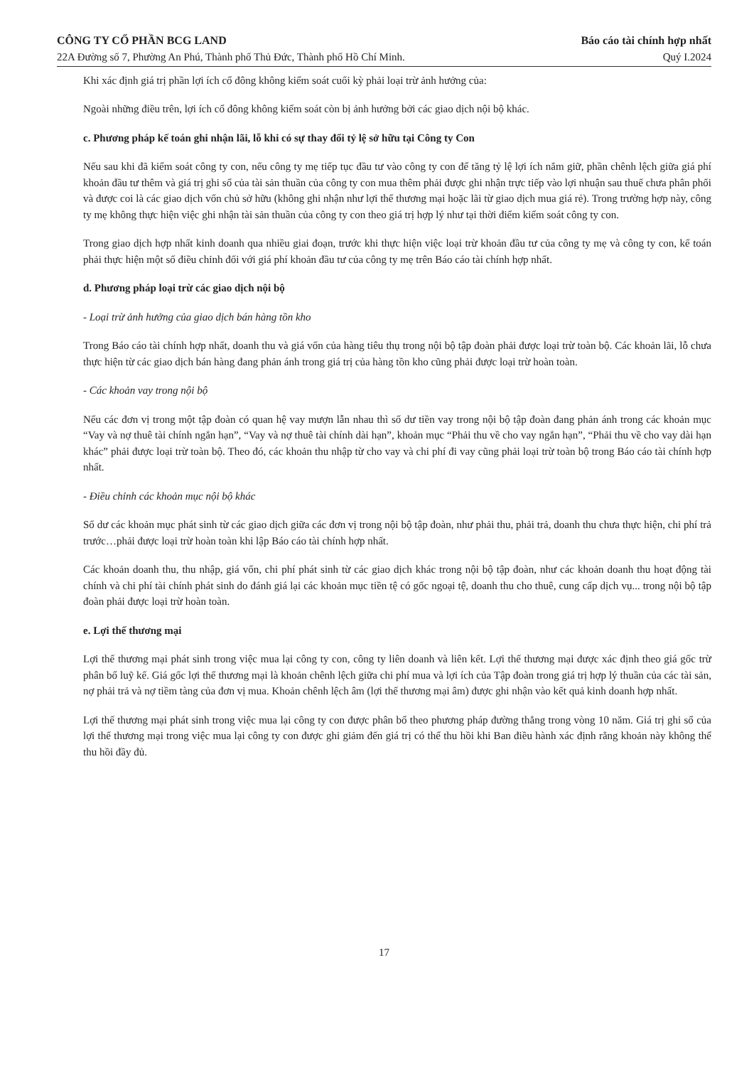CÔNG TY CỔ PHẦN BCG LAND
22A Đường số 7, Phường An Phú, Thành phố Thủ Đức, Thành phố Hồ Chí Minh.
Báo cáo tài chính hợp nhất
Quý I.2024
Khi xác định giá trị phần lợi ích cổ đông không kiểm soát cuối kỳ phải loại trừ ảnh hưởng của:
Ngoài những điều trên, lợi ích cổ đông không kiểm soát còn bị ảnh hưởng bởi các giao dịch nội bộ khác.
c. Phương pháp kế toán ghi nhận lãi, lỗ khi có sự thay đổi tỷ lệ sở hữu tại Công ty Con
Nếu sau khi đã kiểm soát công ty con, nếu công ty mẹ tiếp tục đầu tư vào công ty con để tăng tỷ lệ lợi ích nắm giữ, phần chênh lệch giữa giá phí khoản đầu tư thêm và giá trị ghi sổ của tài sản thuần của công ty con mua thêm phải được ghi nhận trực tiếp vào lợi nhuận sau thuế chưa phân phối và được coi là các giao dịch vốn chủ sở hữu (không ghi nhận như lợi thế thương mại hoặc lãi từ giao dịch mua giá rẻ). Trong trường hợp này, công ty mẹ không thực hiện việc ghi nhận tài sản thuần của công ty con theo giá trị hợp lý như tại thời điểm kiểm soát công ty con.
Trong giao dịch hợp nhất kinh doanh qua nhiều giai đoạn, trước khi thực hiện việc loại trừ khoản đầu tư của công ty mẹ và công ty con, kế toán phải thực hiện một số điều chỉnh đối với giá phí khoản đầu tư của công ty mẹ trên Báo cáo tài chính hợp nhất.
d. Phương pháp loại trừ các giao dịch nội bộ
- Loại trừ ảnh hưởng của giao dịch bán hàng tồn kho
Trong Báo cáo tài chính hợp nhất, doanh thu và giá vốn của hàng tiêu thụ trong nội bộ tập đoàn phải được loại trừ toàn bộ. Các khoản lãi, lỗ chưa thực hiện từ các giao dịch bán hàng đang phản ánh trong giá trị của hàng tồn kho cũng phải được loại trừ hoàn toàn.
- Các khoản vay trong nội bộ
Nếu các đơn vị trong một tập đoàn có quan hệ vay mượn lẫn nhau thì số dư tiền vay trong nội bộ tập đoàn đang phản ánh trong các khoản mục “Vay và nợ thuê tài chính ngắn hạn”, “Vay và nợ thuê tài chính dài hạn”, khoản mục “Phải thu về cho vay ngắn hạn”, “Phải thu về cho vay dài hạn khác” phải được loại trừ toàn bộ. Theo đó, các khoản thu nhập từ cho vay và chi phí đi vay cũng phải loại trừ toàn bộ trong Báo cáo tài chính hợp nhất.
- Điều chỉnh các khoản mục nội bộ khác
Số dư các khoản mục phát sinh từ các giao dịch giữa các đơn vị trong nội bộ tập đoàn, như phải thu, phải trả, doanh thu chưa thực hiện, chi phí trả trước…phải được loại trừ hoàn toàn khi lập Báo cáo tài chính hợp nhất.
Các khoản doanh thu, thu nhập, giá vốn, chi phí phát sinh từ các giao dịch khác trong nội bộ tập đoàn, như các khoản doanh thu hoạt động tài chính và chi phí tài chính phát sinh do đánh giá lại các khoản mục tiền tệ có gốc ngoại tệ, doanh thu cho thuê, cung cấp dịch vụ... trong nội bộ tập đoàn phải được loại trừ hoàn toàn.
e. Lợi thế thương mại
Lợi thế thương mại phát sinh trong việc mua lại công ty con, công ty liên doanh và liên kết. Lợi thế thương mại được xác định theo giá gốc trừ phân bổ luỹ kế. Giá gốc lợi thế thương mại là khoản chênh lệch giữa chi phí mua và lợi ích của Tập đoàn trong giá trị hợp lý thuần của các tài sản, nợ phải trả và nợ tiềm tàng của đơn vị mua. Khoản chênh lệch âm (lợi thế thương mại âm) được ghi nhận vào kết quả kinh doanh hợp nhất.
Lợi thế thương mại phát sinh trong việc mua lại công ty con được phân bổ theo phương pháp đường thẳng trong vòng 10 năm. Giá trị ghi sổ của lợi thế thương mại trong việc mua lại công ty con được ghi giảm đến giá trị có thể thu hồi khi Ban điều hành xác định rằng khoản này không thể thu hồi đầy đủ.
17